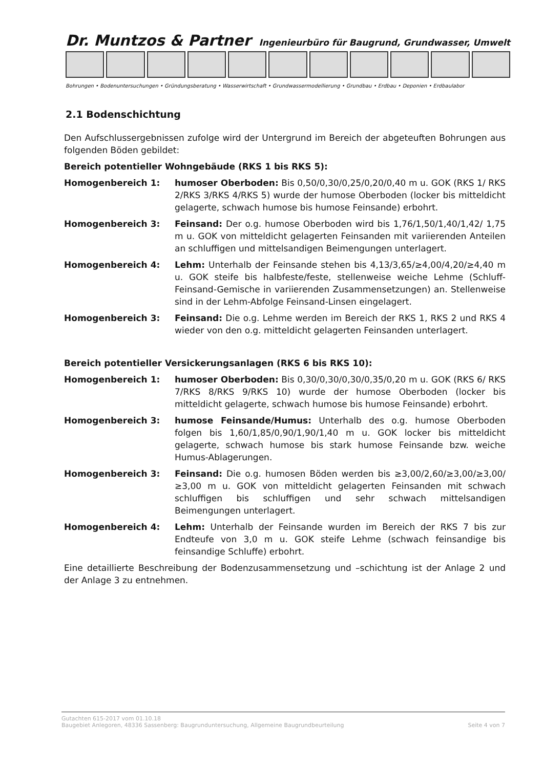Dr. Muntzos & Partner Ingenieurbüro für Baugrund, Grundwasser, Umwelt
Bohrungen • Bodenuntersuchungen • Gründungsberatung • Wasserwirtschaft • Grundwassermodellierung • Grundbau • Erdbau • Deponien • Erdbaulabor
2.1 Bodenschichtung
Den Aufschlussergebnissen zufolge wird der Untergrund im Bereich der abgeteuften Bohrungen aus folgenden Böden gebildet:
Bereich potentieller Wohngebäude (RKS 1 bis RKS 5):
Homogenbereich 1: humoser Oberboden: Bis 0,50/0,30/0,25/0,20/0,40 m u. GOK (RKS 1/ RKS 2/RKS 3/RKS 4/RKS 5) wurde der humose Oberboden (locker bis mitteldicht gelagerte, schwach humose bis humose Feinsande) erbohrt.
Homogenbereich 3: Feinsand: Der o.g. humose Oberboden wird bis 1,76/1,50/1,40/1,42/ 1,75 m u. GOK von mitteldicht gelagerten Feinsanden mit variierenden Anteilen an schluffigen und mittelsandigen Beimengungen unterlagert.
Homogenbereich 4: Lehm: Unterhalb der Feinsande stehen bis 4,13/3,65/≥4,00/4,20/≥4,40 m u. GOK steife bis halbfeste/feste, stellenweise weiche Lehme (Schluff-Feinsand-Gemische in variierenden Zusammensetzungen) an. Stellenweise sind in der Lehm-Abfolge Feinsand-Linsen eingelagert.
Homogenbereich 3: Feinsand: Die o.g. Lehme werden im Bereich der RKS 1, RKS 2 und RKS 4 wieder von den o.g. mitteldicht gelagerten Feinsanden unterlagert.
Bereich potentieller Versickerungsanlagen (RKS 6 bis RKS 10):
Homogenbereich 1: humoser Oberboden: Bis 0,30/0,30/0,30/0,35/0,20 m u. GOK (RKS 6/ RKS 7/RKS 8/RKS 9/RKS 10) wurde der humose Oberboden (locker bis mitteldicht gelagerte, schwach humose bis humose Feinsande) erbohrt.
Homogenbereich 3: humose Feinsande/Humus: Unterhalb des o.g. humose Oberboden folgen bis 1,60/1,85/0,90/1,90/1,40 m u. GOK locker bis mitteldicht gelagerte, schwach humose bis stark humose Feinsande bzw. weiche Humus-Ablagerungen.
Homogenbereich 3: Feinsand: Die o.g. humosen Böden werden bis ≥3,00/2,60/≥3,00/≥3,00/ ≥3,00 m u. GOK von mitteldicht gelagerten Feinsanden mit schwach schluffigen bis schluffigen und sehr schwach mittelsandigen Beimengungen unterlagert.
Homogenbereich 4: Lehm: Unterhalb der Feinsande wurden im Bereich der RKS 7 bis zur Endteufe von 3,0 m u. GOK steife Lehme (schwach feinsandige bis feinsandige Schluffe) erbohrt.
Eine detaillierte Beschreibung der Bodenzusammensetzung und –schichtung ist der Anlage 2 und der Anlage 3 zu entnehmen.
Gutachten 615-2017 vom 01.10.18
Baugebiet Anlegoren, 48336 Sassenberg: Baugrunduntersuchung, Allgemeine Baugrundbeurteilung Seite 4 von 7